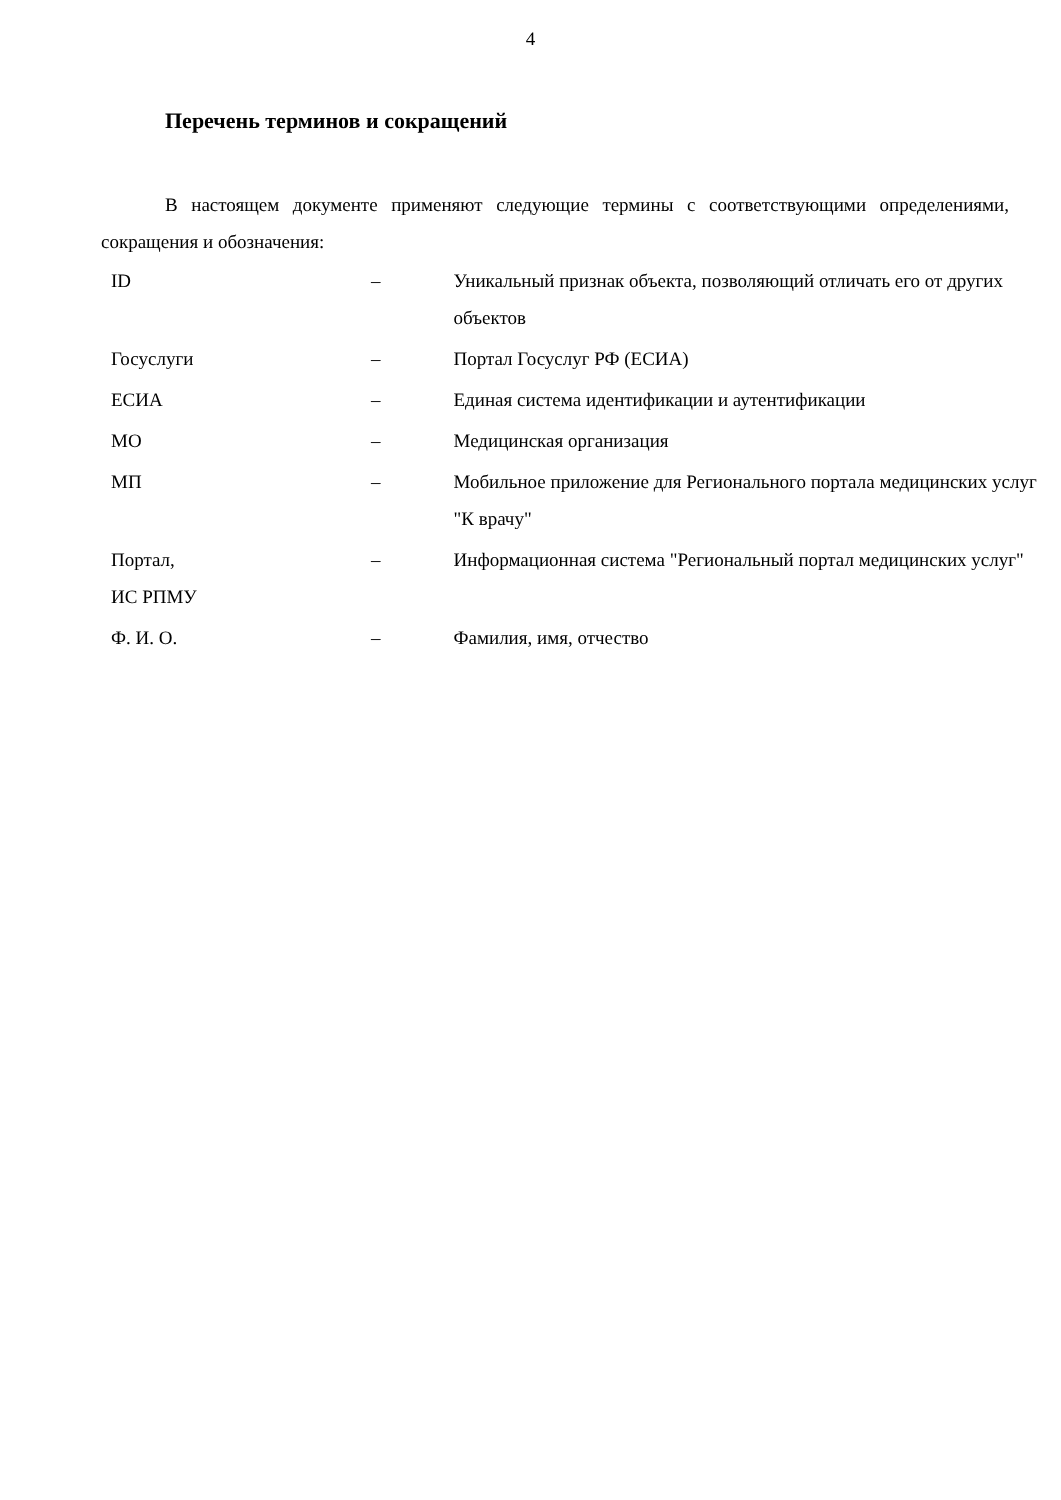4
Перечень терминов и сокращений
В настоящем документе применяют следующие термины с соответствующими определениями, сокращения и обозначения:
| ID | – | Уникальный признак объекта, позволяющий отличать его от других объектов |
| Госуслуги | – | Портал Госуслуг РФ (ЕСИА) |
| ЕСИА | – | Единая система идентификации и аутентификации |
| МО | – | Медицинская организация |
| МП | – | Мобильное приложение для Регионального портала медицинских услуг "К врачу" |
| Портал, ИС РПМУ | – | Информационная система "Региональный портал медицинских услуг" |
| Ф. И. О. | – | Фамилия, имя, отчество |